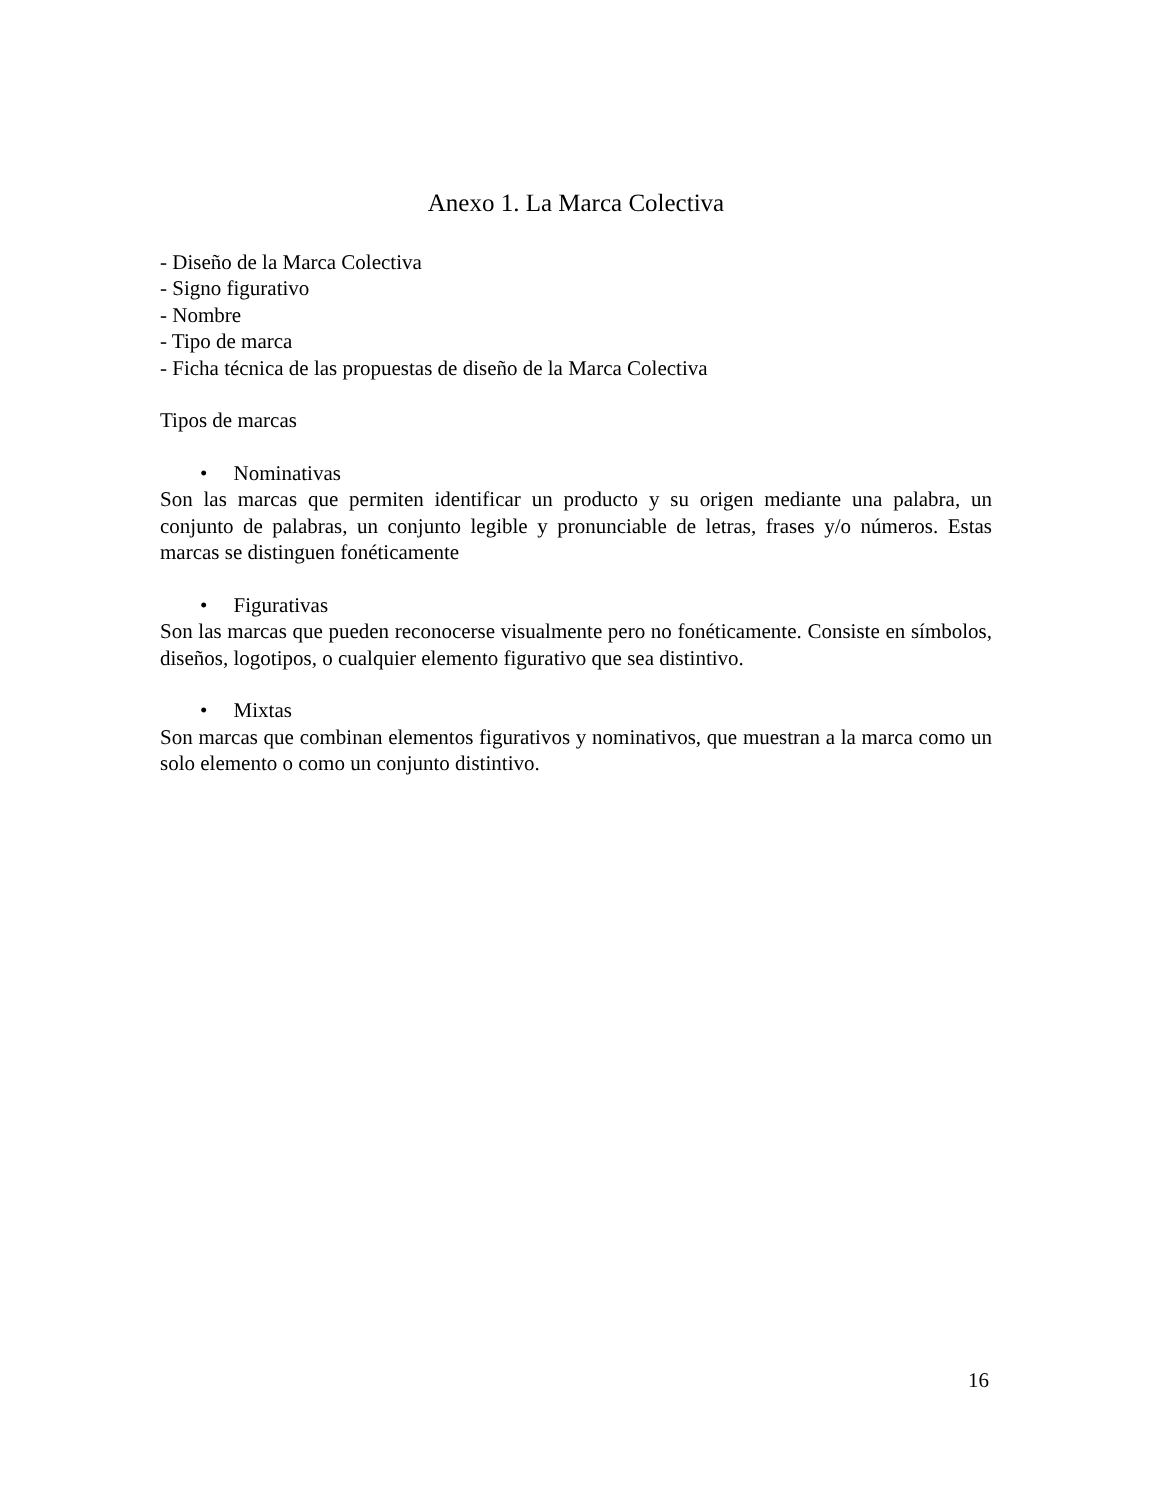Anexo 1. La Marca Colectiva
- Diseño de la Marca Colectiva
- Signo figurativo
- Nombre
- Tipo de marca
- Ficha técnica de las propuestas de diseño de la Marca Colectiva
Tipos de marcas
• Nominativas
Son las marcas que permiten identificar un producto y su origen mediante una palabra, un conjunto de palabras, un conjunto legible y pronunciable de letras, frases y/o números. Estas marcas se distinguen fonéticamente
• Figurativas
Son las marcas que pueden reconocerse visualmente pero no fonéticamente. Consiste en símbolos, diseños, logotipos, o cualquier elemento figurativo que sea distintivo.
• Mixtas
Son marcas que combinan elementos figurativos y nominativos, que muestran a la marca como un solo elemento o como un conjunto distintivo.
16